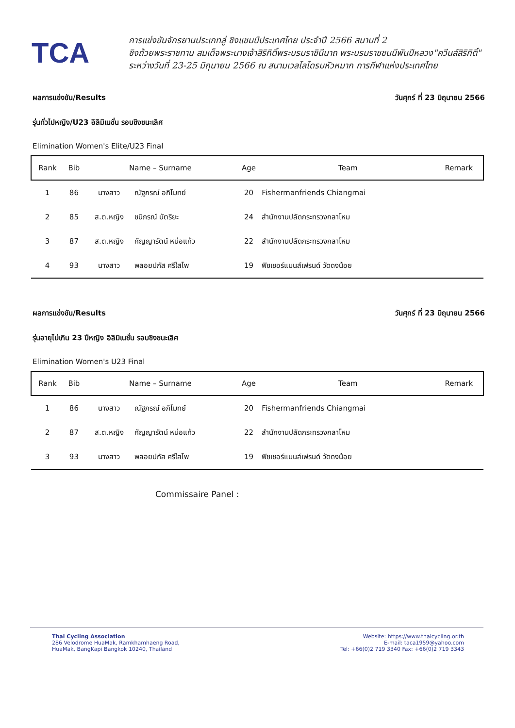TCA
การแข่งขันจักรยานประเภทลู่ ชิงแชมป์ประเทศไทย ประจำปี 2566 สนามที่ 2
ชิงถ้วยพระราชทาน สมเด็จพระนางเจ้าสิริกิติ์พระบรมราชินีนาถ พระบรมราชชนนีพันปีหลวง"ควีนส์สิริกิติ์"
ระหว่างวันที่ 23-25 มิถุนายน 2566 ณ สนามเวลโลโดรมหัวหมาก การกีฬาแห่งประเทศไทย
ผลการแข่งขัน/Results วันศุกร์ ที่ 23 มิถุนายน 2566
รุ่นทั่วไปหญิง/U23 อิลิมิเนชั่น รอบชิงชนะเลิศ
Elimination Women's Elite/U23 Final
| Rank | Bib | Name – Surname | | Age | Team | Remark |
| --- | --- | --- | --- | --- | --- | --- |
| 1 | 86 | นางสาว | ณัฐภรณ์ อภิโมทย์ | 20 | Fishermanfriends Chiangmai | |
| 2 | 85 | ส.ต.หญิง | ชนิภรณ์ บัตริยะ | 24 | สำนักงานปลัดกระทรวงกลาโหม | |
| 3 | 87 | ส.ต.หญิง | กัญญารัตน์ หน่อแก้ว | 22 | สำนักงานปลัดกระทรวงกลาโหม | |
| 4 | 93 | นางสาว | พลอยปภัส ศรีใสไพ | 19 | ฟิชเชอร์แมนส์เฟรนด์ วัดดงน้อย | |
ผลการแข่งขัน/Results วันศุกร์ ที่ 23 มิถุนายน 2566
รุ่นอายุไม่เกิน 23 ปีหญิง อิลิมิเนชั่น รอบชิงชนะเลิศ
Elimination Women's U23 Final
| Rank | Bib | Name – Surname | | Age | Team | Remark |
| --- | --- | --- | --- | --- | --- | --- |
| 1 | 86 | นางสาว | ณัฐภรณ์ อภิโมทย์ | 20 | Fishermanfriends Chiangmai | |
| 2 | 87 | ส.ต.หญิง | กัญญารัตน์ หน่อแก้ว | 22 | สำนักงานปลัดกระทรวงกลาโหม | |
| 3 | 93 | นางสาว | พลอยปภัส ศรีใสไพ | 19 | ฟิชเชอร์แมนส์เฟรนด์ วัดดงน้อย | |
Commissaire Panel :
Thai Cycling Association
286 Velodrome HuaMak, Ramkhamhaeng Road,
HuaMak, BangKapi Bangkok 10240, Thailand
Website: https://www.thaicycling.or.th
E-mail: taca1959@yahoo.com
Tel: +66(0)2 719 3340 Fax: +66(0)2 719 3343